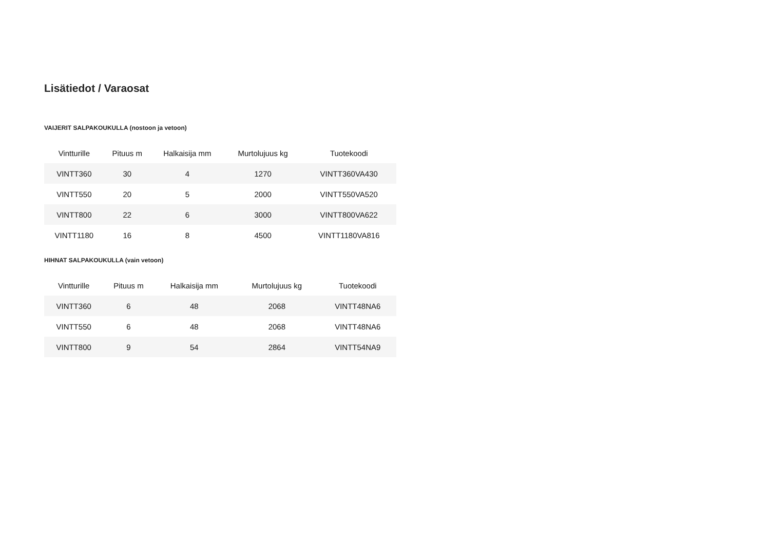Lisätiedot / Varaosat
VAIJERIT SALPAKOUKULLA (nostoon ja vetoon)
| Vintturille | Pituus m | Halkaisija mm | Murtolujuus kg | Tuotekoodi |
| --- | --- | --- | --- | --- |
| VINTT360 | 30 | 4 | 1270 | VINTT360VA430 |
| VINTT550 | 20 | 5 | 2000 | VINTT550VA520 |
| VINTT800 | 22 | 6 | 3000 | VINTT800VA622 |
| VINTT1180 | 16 | 8 | 4500 | VINTT1180VA816 |
HIHNAT SALPAKOUKULLA (vain vetoon)
| Vintturille | Pituus m | Halkaisija mm | Murtolujuus kg | Tuotekoodi |
| --- | --- | --- | --- | --- |
| VINTT360 | 6 | 48 | 2068 | VINTT48NA6 |
| VINTT550 | 6 | 48 | 2068 | VINTT48NA6 |
| VINTT800 | 9 | 54 | 2864 | VINTT54NA9 |